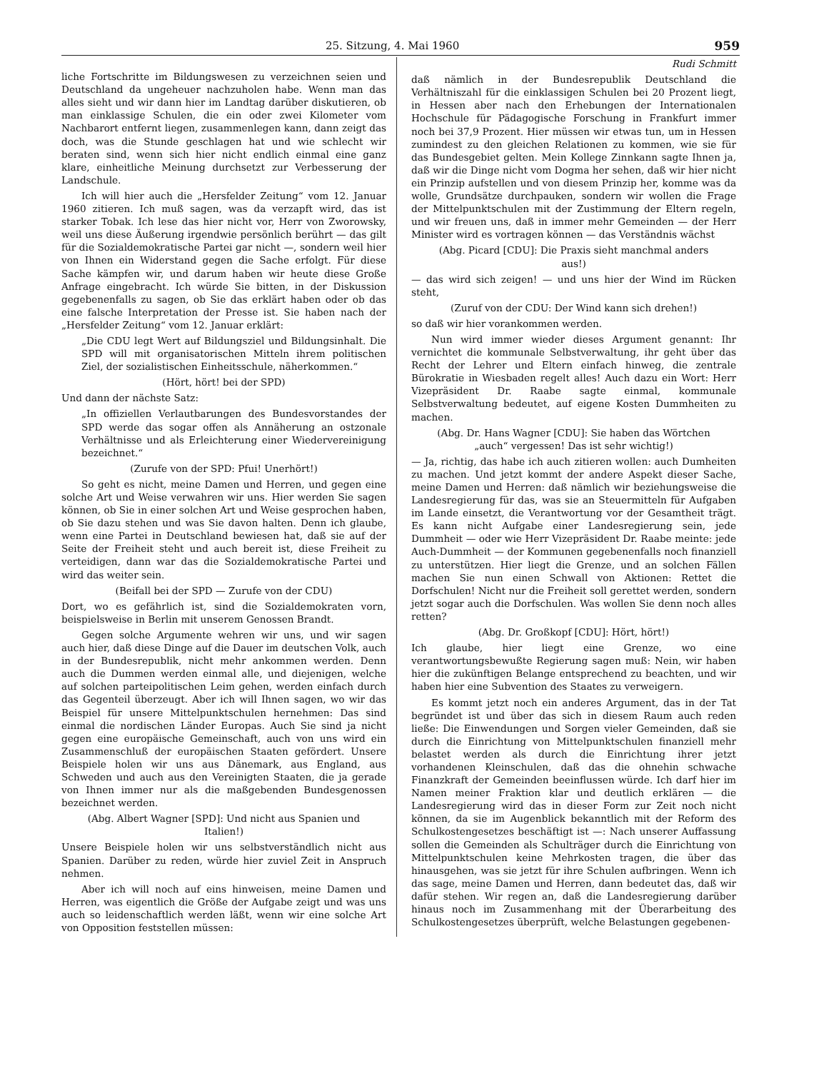25. Sitzung, 4. Mai 1960 959
liche Fortschritte im Bildungswesen zu verzeichnen seien und Deutschland da ungeheuer nachzuholen habe. Wenn man das alles sieht und wir dann hier im Landtag darüber diskutieren, ob man einklassige Schulen, die ein oder zwei Kilometer vom Nachbarort entfernt liegen, zusammenlegen kann, dann zeigt das doch, was die Stunde geschlagen hat und wie schlecht wir beraten sind, wenn sich hier nicht endlich einmal eine ganz klare, einheitliche Meinung durchsetzt zur Verbesserung der Landschule.
Ich will hier auch die „Hersfelder Zeitung“ vom 12. Januar 1960 zitieren. Ich muß sagen, was da verzapft wird, das ist starker Tobak. Ich lese das hier nicht vor, Herr von Zworowsky, weil uns diese Äußerung irgendwie persönlich berührt — das gilt für die Sozialdemokratische Partei gar nicht —, sondern weil hier von Ihnen ein Widerstand gegen die Sache erfolgt. Für diese Sache kämpfen wir, und darum haben wir heute diese Große Anfrage eingebracht. Ich würde Sie bitten, in der Diskussion gegebenenfalls zu sagen, ob Sie das erklärt haben oder ob das eine falsche Interpretation der Presse ist. Sie haben nach der „Hersfelder Zeitung“ vom 12. Januar erklärt:
„Die CDU legt Wert auf Bildungsziel und Bildungsinhalt. Die SPD will mit organisatorischen Mitteln ihrem politischen Ziel, der sozialistischen Einheitsschule, näherkommen.“
(Hört, hört! bei der SPD)
Und dann der nächste Satz:
„In offiziellen Verlautbarungen des Bundesvorstandes der SPD werde das sogar offen als Annäherung an ostzonale Verhältnisse und als Erleichterung einer Wiedervereinigung bezeichnet.“
(Zurufe von der SPD: Pfui! Unerhört!)
So geht es nicht, meine Damen und Herren, und gegen eine solche Art und Weise verwahren wir uns. Hier werden Sie sagen können, ob Sie in einer solchen Art und Weise gesprochen haben, ob Sie dazu stehen und was Sie davon halten. Denn ich glaube, wenn eine Partei in Deutschland bewiesen hat, daß sie auf der Seite der Freiheit steht und auch bereit ist, diese Freiheit zu verteidigen, dann war das die Sozialdemokratische Partei und wird das weiter sein.
(Beifall bei der SPD — Zurufe von der CDU)
Dort, wo es gefährlich ist, sind die Sozialdemokraten vorn, beispielsweise in Berlin mit unserem Genossen Brandt.
Gegen solche Argumente wehren wir uns, und wir sagen auch hier, daß diese Dinge auf die Dauer im deutschen Volk, auch in der Bundesrepublik, nicht mehr ankommen werden. Denn auch die Dummen werden einmal alle, und diejenigen, welche auf solchen parteipolitischen Leim gehen, werden einfach durch das Gegenteil überzeugt. Aber ich will Ihnen sagen, wo wir das Beispiel für unsere Mittelpunktschulen hernehmen: Das sind einmal die nordischen Länder Europas. Auch Sie sind ja nicht gegen eine europäische Gemeinschaft, auch von uns wird ein Zusammenschluß der europäischen Staaten gefördert. Unsere Beispiele holen wir uns aus Dänemark, aus England, aus Schweden und auch aus den Vereinigten Staaten, die ja gerade von Ihnen immer nur als die maßgebenden Bundesgenossen bezeichnet werden.
(Abg. Albert Wagner [SPD]: Und nicht aus Spanien und Italien!)
Unsere Beispiele holen wir uns selbstverständlich nicht aus Spanien. Darüber zu reden, würde hier zuviel Zeit in Anspruch nehmen.
Aber ich will noch auf eins hinweisen, meine Damen und Herren, was eigentlich die Größe der Aufgabe zeigt und was uns auch so leidenschaftlich werden läßt, wenn wir eine solche Art von Opposition feststellen müssen:
Rudi Schmitt
daß nämlich in der Bundesrepublik Deutschland die Verhältniszahl für die einklassigen Schulen bei 20 Prozent liegt, in Hessen aber nach den Erhebungen der Internationalen Hochschule für Pädagogische Forschung in Frankfurt immer noch bei 37,9 Prozent. Hier müssen wir etwas tun, um in Hessen zumindest zu den gleichen Relationen zu kommen, wie sie für das Bundesgebiet gelten. Mein Kollege Zinnkann sagte Ihnen ja, daß wir die Dinge nicht vom Dogma her sehen, daß wir hier nicht ein Prinzip aufstellen und von diesem Prinzip her, komme was da wolle, Grundsätze durchpauken, sondern wir wollen die Frage der Mittelpunktschulen mit der Zustimmung der Eltern regeln, und wir freuen uns, daß in immer mehr Gemeinden — der Herr Minister wird es vortragen können — das Verständnis wächst
(Abg. Picard [CDU]: Die Praxis sieht manchmal anders aus!)
— das wird sich zeigen! — und uns hier der Wind im Rücken steht,
(Zuruf von der CDU: Der Wind kann sich drehen!)
so daß wir hier vorankommen werden.
Nun wird immer wieder dieses Argument genannt: Ihr vernichtet die kommunale Selbstverwaltung, ihr geht über das Recht der Lehrer und Eltern einfach hinweg, die zentrale Bürokratie in Wiesbaden regelt alles! Auch dazu ein Wort: Herr Vizepräsident Dr. Raabe sagte einmal, kommunale Selbstverwaltung bedeutet, auf eigene Kosten Dummheiten zu machen.
(Abg. Dr. Hans Wagner [CDU]: Sie haben das Wörtchen „auch“ vergessen! Das ist sehr wichtig!)
— Ja, richtig, das habe ich auch zitieren wollen: auch Dumheiten zu machen. Und jetzt kommt der andere Aspekt dieser Sache, meine Damen und Herren: daß nämlich wir beziehungsweise die Landesregierung für das, was sie an Steuermitteln für Aufgaben im Lande einsetzt, die Verantwortung vor der Gesamtheit trägt. Es kann nicht Aufgabe einer Landesregierung sein, jede Dummheit — oder wie Herr Vizepräsident Dr. Raabe meinte: jede Auch-Dummheit — der Kommunen gegebenenfalls noch finanziell zu unterstützen. Hier liegt die Grenze, und an solchen Fällen machen Sie nun einen Schwall von Aktionen: Rettet die Dorfschulen! Nicht nur die Freiheit soll gerettet werden, sondern jetzt sogar auch die Dorfschulen. Was wollen Sie denn noch alles retten?
(Abg. Dr. Großkopf [CDU]: Hört, hört!)
Ich glaube, hier liegt eine Grenze, wo eine verantwortungsbewußte Regierung sagen muß: Nein, wir haben hier die zukünftigen Belange entsprechend zu beachten, und wir haben hier eine Subvention des Staates zu verweigern.
Es kommt jetzt noch ein anderes Argument, das in der Tat begründet ist und über das sich in diesem Raum auch reden ließe: Die Einwendungen und Sorgen vieler Gemeinden, daß sie durch die Einrichtung von Mittelpunktschulen finanziell mehr belastet werden als durch die Einrichtung ihrer jetzt vorhandenen Kleinschulen, daß das die ohnehin schwache Finanzkraft der Gemeinden beeinflussen würde. Ich darf hier im Namen meiner Fraktion klar und deutlich erklären — die Landesregierung wird das in dieser Form zur Zeit noch nicht können, da sie im Augenblick bekanntlich mit der Reform des Schulkostengesetzes beschäftigt ist —: Nach unserer Auffassung sollen die Gemeinden als Schulträger durch die Einrichtung von Mittelpunktschulen keine Mehrkosten tragen, die über das hinausgehen, was sie jetzt für ihre Schulen aufbringen. Wenn ich das sage, meine Damen und Herren, dann bedeutet das, daß wir dafür stehen. Wir regen an, daß die Landesregierung darüber hinaus noch im Zusammenhang mit der Überarbeitung des Schulkostengesetzes überprüft, welche Belastungen gegebenen-